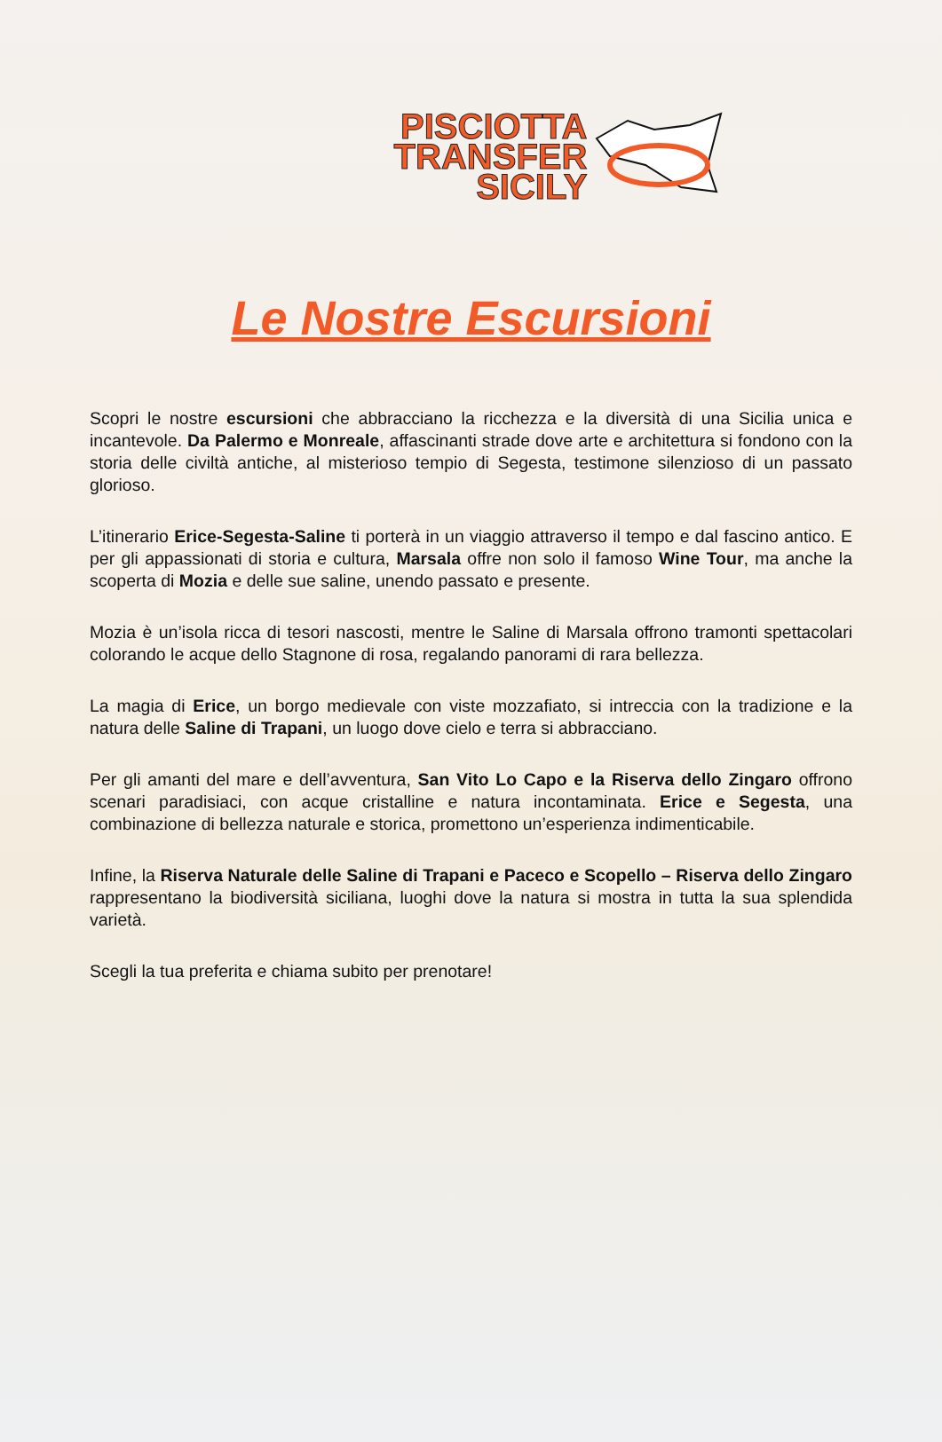PISCIOTTA
TRANSFER
SICILY
Le Nostre Escursioni
Scopri le nostre escursioni che abbracciano la ricchezza e la diversità di una Sicilia unica e incantevole. Da Palermo e Monreale, affascinanti strade dove arte e architettura si fondono con la storia delle civiltà antiche, al misterioso tempio di Segesta, testimone silenzioso di un passato glorioso.
L’itinerario Erice-Segesta-Saline ti porterà in un viaggio attraverso il tempo e dal fascino antico. E per gli appassionati di storia e cultura, Marsala offre non solo il famoso Wine Tour, ma anche la scoperta di Mozia e delle sue saline, unendo passato e presente.
Mozia è un’isola ricca di tesori nascosti, mentre le Saline di Marsala offrono tramonti spettacolari colorando le acque dello Stagnone di rosa, regalando panorami di rara bellezza.
La magia di Erice, un borgo medievale con viste mozzafiato, si intreccia con la tradizione e la natura delle Saline di Trapani, un luogo dove cielo e terra si abbracciano.
Per gli amanti del mare e dell’avventura, San Vito Lo Capo e la Riserva dello Zingaro offrono scenari paradisiaci, con acque cristalline e natura incontaminata. Erice e Segesta, una combinazione di bellezza naturale e storica, promettono un’esperienza indimenticabile.
Infine, la Riserva Naturale delle Saline di Trapani e Paceco e Scopello – Riserva dello Zingaro rappresentano la biodiversità siciliana, luoghi dove la natura si mostra in tutta la sua splendida varietà.
Scegli la tua preferita e chiama subito per prenotare!